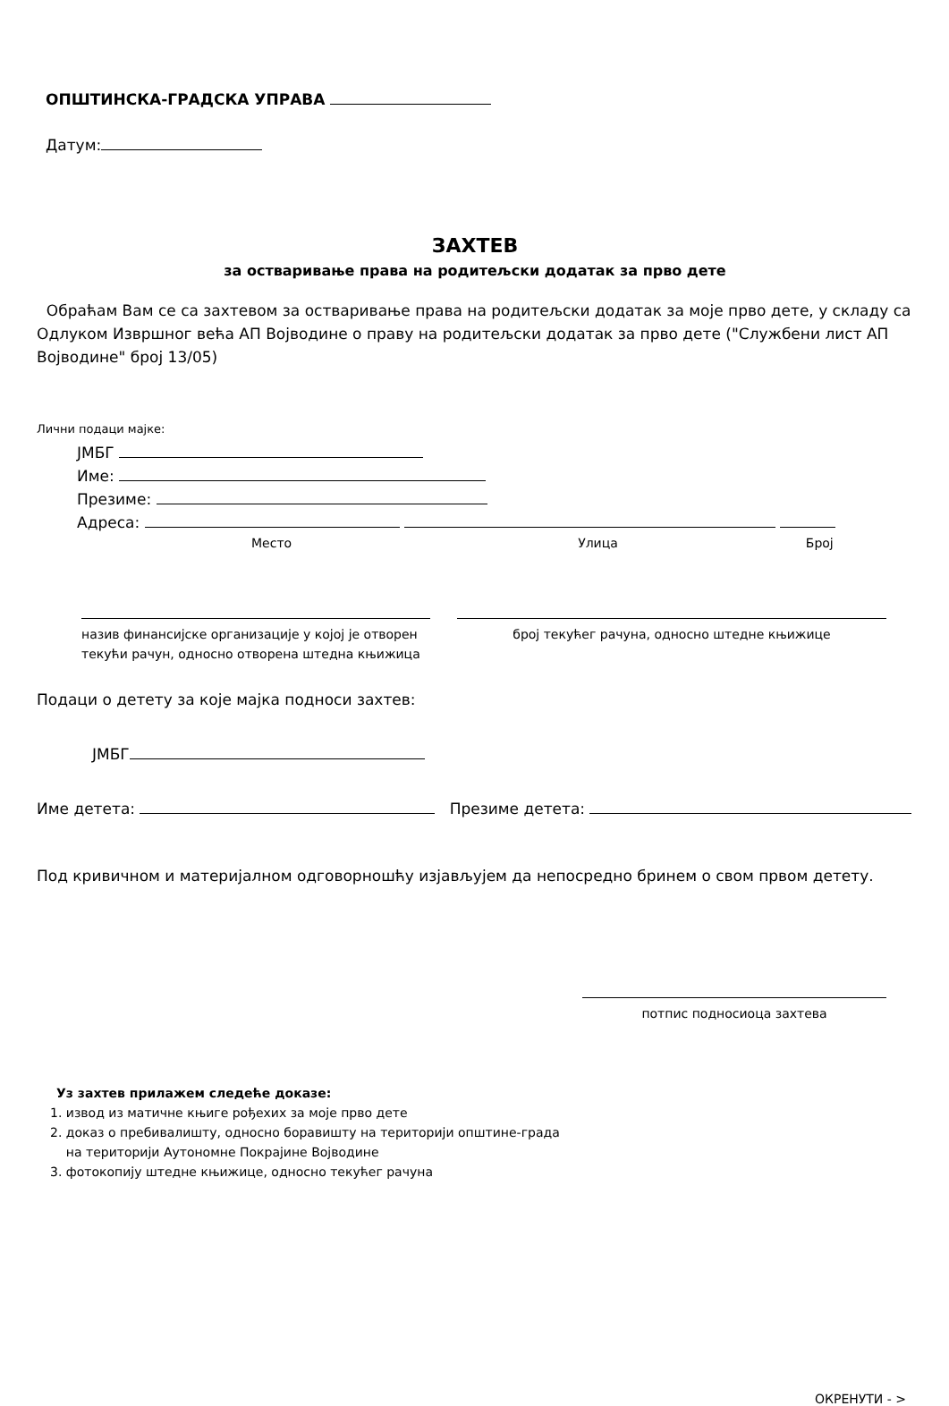ОПШТИНСКА-ГРАДСКА УПРАВА
Датум:
ЗАХТЕВ
за остваривање права на родитељски додатак за прво дете
Обраћам Вам се са захтевом за остваривање права на родитељски додатак за моје прво дете, у складу са Одлуком Извршног већа АП Војводине о праву на родитељски додатак за прво дете ("Службени лист АП Војводине" број 13/05)
Лични подаци мајке:
ЈМБГ
Име:
Презиме:
Адреса:
Место Улица Број
назив финансијске организације у којој је отворен текући рачун, односно отворена штедна књижица
број текућег рачуна, односно штедне књижице
Подаци о детету за које мајка подноси захтев:
ЈМБГ
Име детета: Презиме детета:
Под кривичном и материјалном одговорношћу изјављујем да непосредно бринем о свом првом детету.
потпис подносиоца захтева
Уз захтев прилажем следеће доказе:
1. извод из матичне књиге рођехих за моје прво дете
2. доказ о пребивалишту, односно боравишту на територији општине-града
на територији Аутономне Покрајине Војводине
3. фотокопију штедне књижице, односно текућег рачуна
ОКРЕНУТИ - >